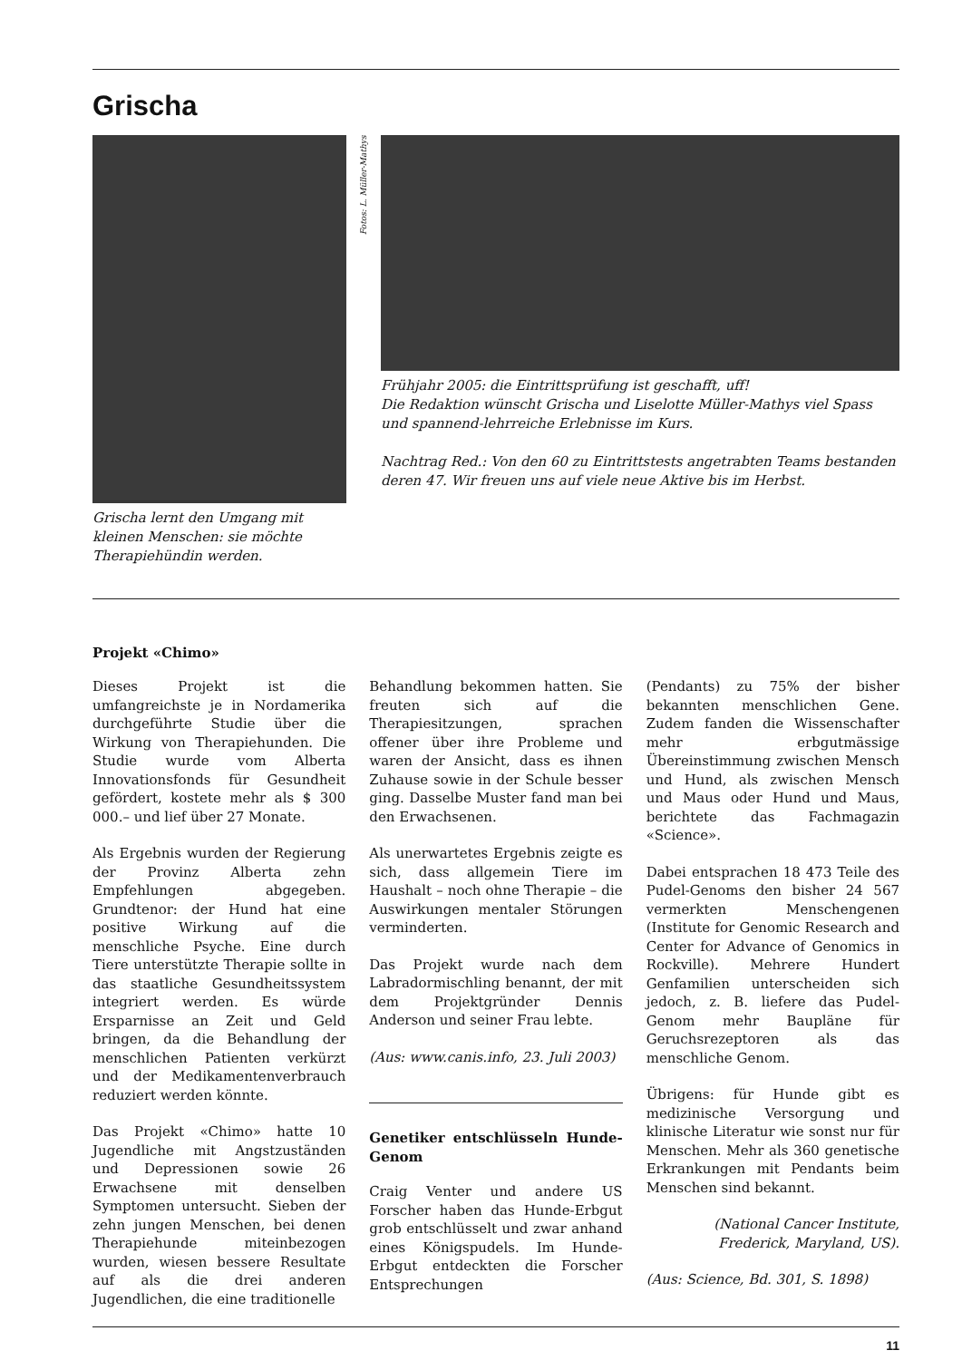Grischa
Grischa lernt den Umgang mit kleinen Menschen: sie möchte Therapiehündin werden.
Fotos: L. Müller-Mathys
Frühjahr 2005: die Eintrittsprüfung ist geschafft, uff!
Die Redaktion wünscht Grischa und Liselotte Müller-Mathys viel Spass und spannend-lehrreiche Erlebnisse im Kurs.
Nachtrag Red.: Von den 60 zu Eintrittstests angetrabten Teams bestanden deren 47. Wir freuen uns auf viele neue Aktive bis im Herbst.
Projekt «Chimo»
Dieses Projekt ist die umfangreichste je in Nordamerika durchgeführte Studie über die Wirkung von Therapiehunden. Die Studie wurde vom Alberta Innovationsfonds für Gesundheit gefördert, kostete mehr als $ 300 000.– und lief über 27 Monate.
Als Ergebnis wurden der Regierung der Provinz Alberta zehn Empfehlungen abgegeben. Grundtenor: der Hund hat eine positive Wirkung auf die menschliche Psyche. Eine durch Tiere unterstützte Therapie sollte in das staatliche Gesundheitssystem integriert werden. Es würde Ersparnisse an Zeit und Geld bringen, da die Behandlung der menschlichen Patienten verkürzt und der Medikamentenverbrauch reduziert werden könnte.
Das Projekt «Chimo» hatte 10 Jugendliche mit Angstzuständen und Depressionen sowie 26 Erwachsene mit denselben Symptomen untersucht. Sieben der zehn jungen Menschen, bei denen Therapiehunde miteinbezogen wurden, wiesen bessere Resultate auf als die drei anderen Jugendlichen, die eine traditionelle
Behandlung bekommen hatten. Sie freuten sich auf die Therapiesitzungen, sprachen offener über ihre Probleme und waren der Ansicht, dass es ihnen Zuhause sowie in der Schule besser ging. Dasselbe Muster fand man bei den Erwachsenen.
Als unerwartetes Ergebnis zeigte es sich, dass allgemein Tiere im Haushalt – noch ohne Therapie – die Auswirkungen mentaler Störungen verminderten.
Das Projekt wurde nach dem Labradormischling benannt, der mit dem Projektgründer Dennis Anderson und seiner Frau lebte.
(Aus: www.canis.info, 23. Juli 2003)
Genetiker entschlüsseln Hunde-Genom
Craig Venter und andere US Forscher haben das Hunde-Erbgut grob entschlüsselt und zwar anhand eines Königspudels. Im Hunde-Erbgut entdeckten die Forscher Entsprechungen
(Pendants) zu 75% der bisher bekannten menschlichen Gene. Zudem fanden die Wissenschafter mehr erbgutmässige Übereinstimmung zwischen Mensch und Hund, als zwischen Mensch und Maus oder Hund und Maus, berichtete das Fachmagazin «Science».
Dabei entsprachen 18 473 Teile des Pudel-Genoms den bisher 24 567 vermerkten Menschengenen (Institute for Genomic Research and Center for Advance of Genomics in Rockville). Mehrere Hundert Genfamilien unterscheiden sich jedoch, z. B. liefere das Pudel-Genom mehr Baupläne für Geruchsrezeptoren als das menschliche Genom.
Übrigens: für Hunde gibt es medizinische Versorgung und klinische Literatur wie sonst nur für Menschen. Mehr als 360 genetische Erkrankungen mit Pendants beim Menschen sind bekannt.
(National Cancer Institute,
Frederick, Maryland, US).
(Aus: Science, Bd. 301, S. 1898)
11